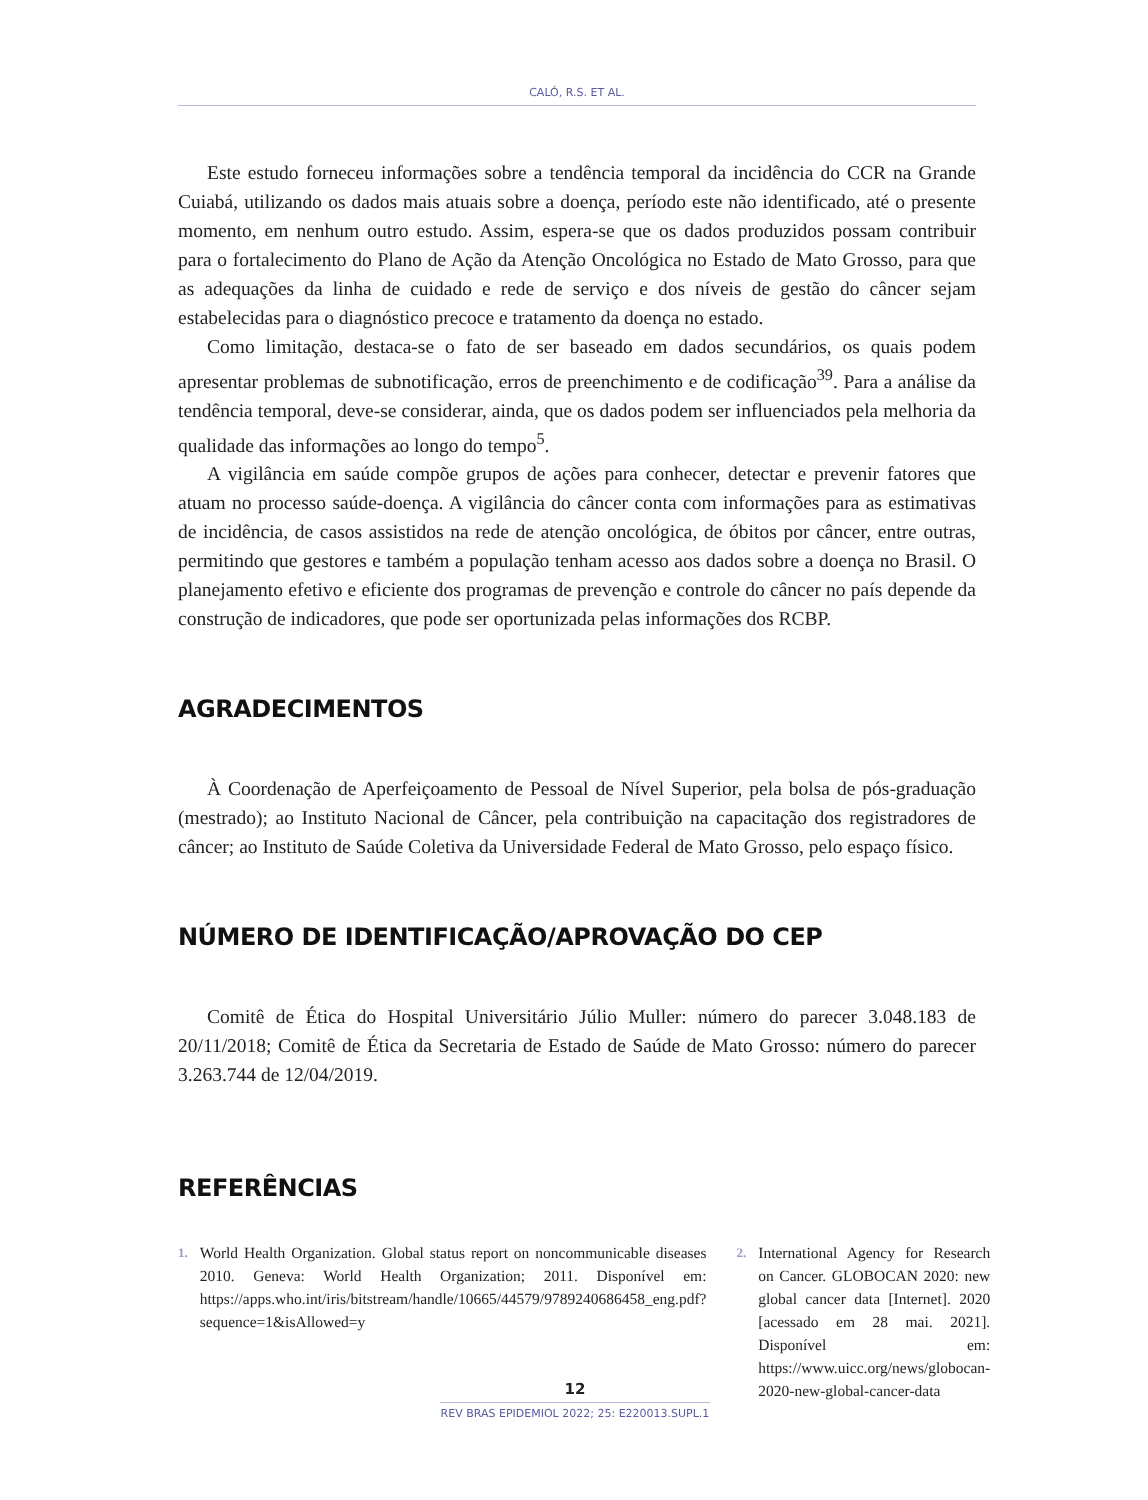CALÓ, R.S. ET AL.
Este estudo forneceu informações sobre a tendência temporal da incidência do CCR na Grande Cuiabá, utilizando os dados mais atuais sobre a doença, período este não identificado, até o presente momento, em nenhum outro estudo. Assim, espera-se que os dados produzidos possam contribuir para o fortalecimento do Plano de Ação da Atenção Oncológica no Estado de Mato Grosso, para que as adequações da linha de cuidado e rede de serviço e dos níveis de gestão do câncer sejam estabelecidas para o diagnóstico precoce e tratamento da doença no estado.
Como limitação, destaca-se o fato de ser baseado em dados secundários, os quais podem apresentar problemas de subnotificação, erros de preenchimento e de codificação<sup>39</sup>. Para a análise da tendência temporal, deve-se considerar, ainda, que os dados podem ser influenciados pela melhoria da qualidade das informações ao longo do tempo<sup>5</sup>.
A vigilância em saúde compõe grupos de ações para conhecer, detectar e prevenir fatores que atuam no processo saúde-doença. A vigilância do câncer conta com informações para as estimativas de incidência, de casos assistidos na rede de atenção oncológica, de óbitos por câncer, entre outras, permitindo que gestores e também a população tenham acesso aos dados sobre a doença no Brasil. O planejamento efetivo e eficiente dos programas de prevenção e controle do câncer no país depende da construção de indicadores, que pode ser oportunizada pelas informações dos RCBP.
AGRADECIMENTOS
À Coordenação de Aperfeiçoamento de Pessoal de Nível Superior, pela bolsa de pós-graduação (mestrado); ao Instituto Nacional de Câncer, pela contribuição na capacitação dos registradores de câncer; ao Instituto de Saúde Coletiva da Universidade Federal de Mato Grosso, pelo espaço físico.
NÚMERO DE IDENTIFICAÇÃO/APROVAÇÃO DO CEP
Comitê de Ética do Hospital Universitário Júlio Muller: número do parecer 3.048.183 de 20/11/2018; Comitê de Ética da Secretaria de Estado de Saúde de Mato Grosso: número do parecer 3.263.744 de 12/04/2019.
REFERÊNCIAS
1. World Health Organization. Global status report on noncommunicable diseases 2010. Geneva: World Health Organization; 2011. Disponível em: https://apps.who.int/iris/bitstream/handle/10665/44579/9789240686458_eng.pdf?sequence=1&isAllowed=y
2. International Agency for Research on Cancer. GLOBOCAN 2020: new global cancer data [Internet]. 2020 [acessado em 28 mai. 2021]. Disponível em: https://www.uicc.org/news/globocan-2020-new-global-cancer-data
12
REV BRAS EPIDEMIOL 2022; 25: E220013.SUPL.1